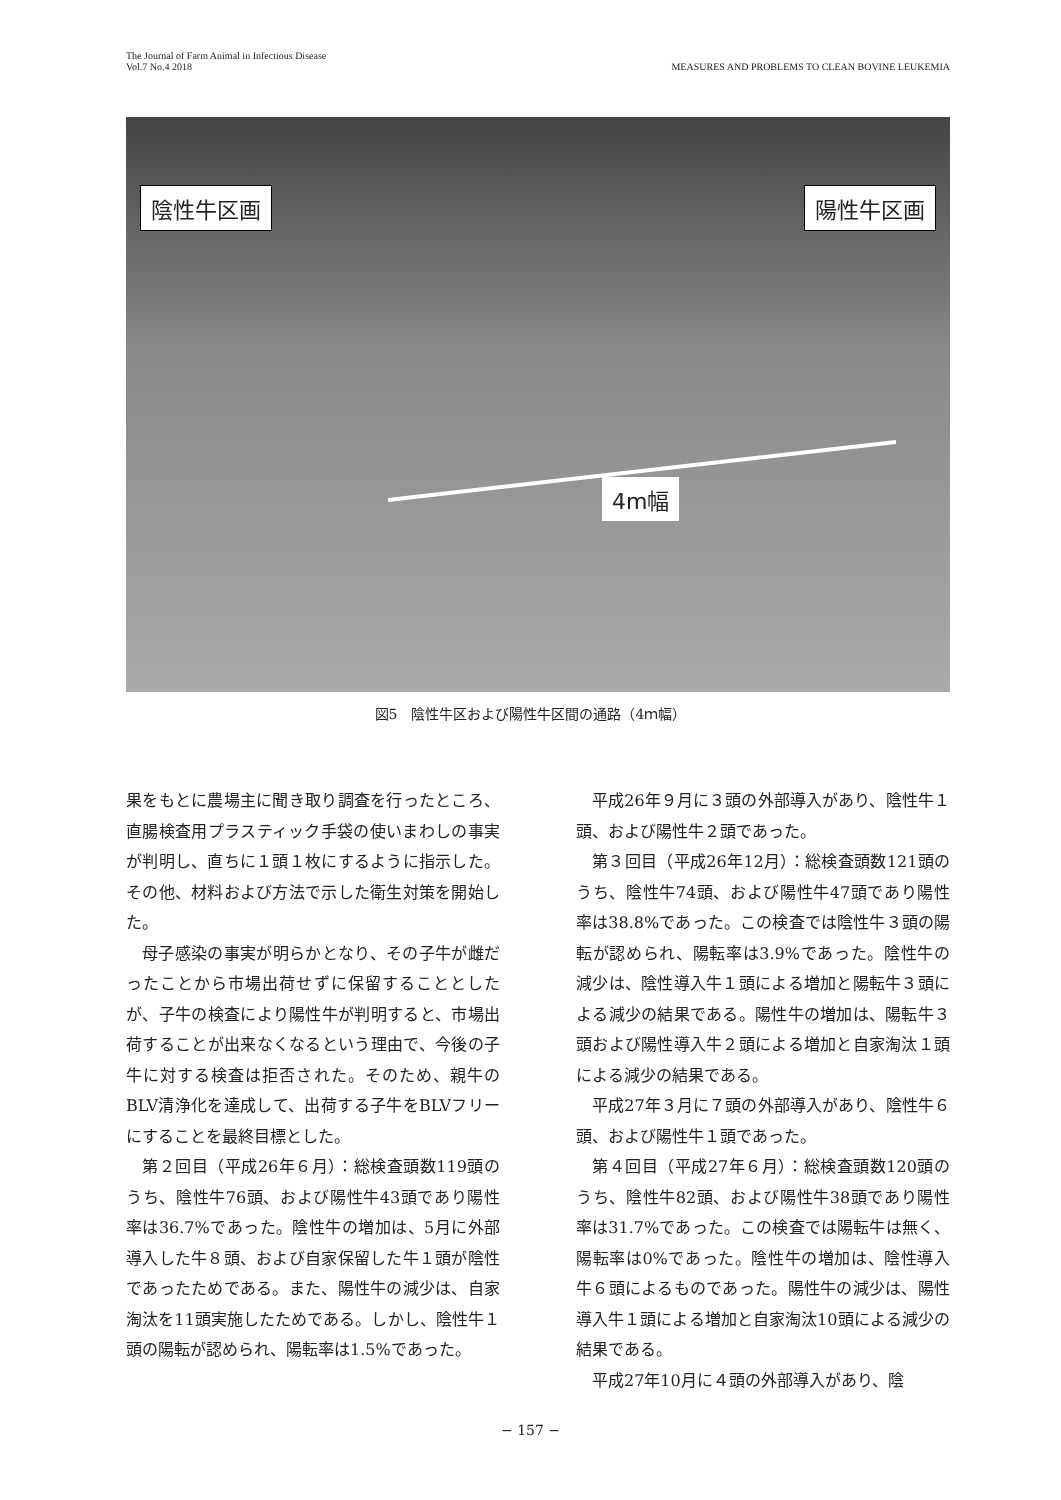The Journal of Farm Animal in Infectious Disease
Vol.7 No.4 2018
MEASURES AND PROBLEMS TO CLEAN BOVINE LEUKEMIA
陰性牛区画 陽性牛区画
4m幅
図5　陰性牛区および陽性牛区間の通路（4ｍ幅）
果をもとに農場主に聞き取り調査を行ったところ、直腸検査用プラスティック手袋の使いまわしの事実が判明し、直ちに１頭１枚にするように指示した。その他、材料および方法で示した衛生対策を開始した。
母子感染の事実が明らかとなり、その子牛が雌だったことから市場出荷せずに保留することとしたが、子牛の検査により陽性牛が判明すると、市場出荷することが出来なくなるという理由で、今後の子牛に対する検査は拒否された。そのため、親牛のBLV清浄化を達成して、出荷する子牛をBLVフリーにすることを最終目標とした。
第２回目（平成26年６月）：総検査頭数119頭のうち、陰性牛76頭、および陽性牛43頭であり陽性率は36.7%であった。陰性牛の増加は、5月に外部導入した牛８頭、および自家保留した牛１頭が陰性であったためである。また、陽性牛の減少は、自家淘汰を11頭実施したためである。しかし、陰性牛１頭の陽転が認められ、陽転率は1.5%であった。
平成26年９月に３頭の外部導入があり、陰性牛１頭、および陽性牛２頭であった。
第３回目（平成26年12月）：総検査頭数121頭のうち、陰性牛74頭、および陽性牛47頭であり陽性率は38.8%であった。この検査では陰性牛３頭の陽転が認められ、陽転率は3.9%であった。陰性牛の減少は、陰性導入牛１頭による増加と陽転牛３頭による減少の結果である。陽性牛の増加は、陽転牛３頭および陽性導入牛２頭による増加と自家淘汰１頭による減少の結果である。
平成27年３月に７頭の外部導入があり、陰性牛６頭、および陽性牛１頭であった。
第４回目（平成27年６月）：総検査頭数120頭のうち、陰性牛82頭、および陽性牛38頭であり陽性率は31.7%であった。この検査では陽転牛は無く、陽転率は0%であった。陰性牛の増加は、陰性導入牛６頭によるものであった。陽性牛の減少は、陽性導入牛１頭による増加と自家淘汰10頭による減少の結果である。
平成27年10月に４頭の外部導入があり、陰
− 157 −